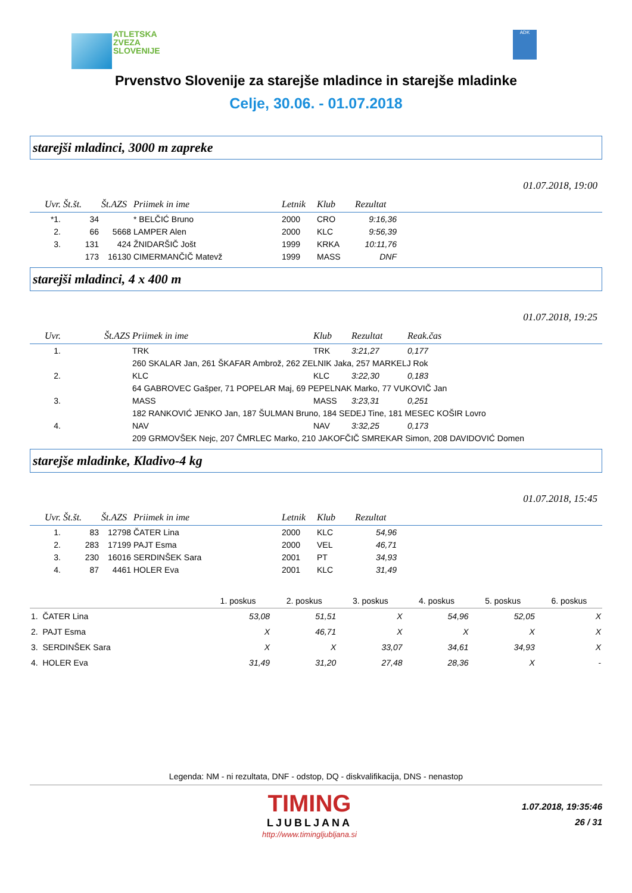ATLETSKA
ZVEZA
SLOVENIJE
ADK
Prvenstvo Slovenije za starejše mladince in starejše mladinke
Celje, 30.06. - 01.07.2018
starejši mladinci, 3000 m zapreke
01.07.2018, 19:00
| Uvr. | Št.št. | Št.AZS | Priimek in ime | Letnik | Klub | Rezultat | |
| --- | --- | --- | --- | --- | --- | --- | --- |
| *1. | 34 | | * BELČIĆ Bruno | 2000 | CRO | 9:16,36 | |
| 2. | 66 | 5668 | LAMPER Alen | 2000 | KLC | 9:56,39 | |
| 3. | 131 | 424 | ŽNIDARŠIČ Jošt | 1999 | KRKA | 10:11,76 | |
| | 173 | 16130 | CIMERMANČIČ Matevž | 1999 | MASS | DNF | |
starejši mladinci, 4 x 400 m
01.07.2018, 19:25
| Uvr. | Št.AZS | Priimek in ime | Klub | Rezultat | Reak.čas |
| --- | --- | --- | --- | --- | --- |
| 1. | | TRK | TRK | 3:21,27 | 0,177 |
| | | 260 SKALAR Jan, 261 ŠKAFAR Ambrož, 262 ZELNIK Jaka, 257 MARKELJ Rok | | | |
| 2. | | KLC | KLC | 3:22,30 | 0,183 |
| | | 64 GABROVEC Gašper, 71 POPELAR Maj, 69 PEPELNAK Marko, 77 VUKOVIČ Jan | | | |
| 3. | | MASS | MASS | 3:23,31 | 0,251 |
| | | 182 RANKOVIĆ JENKO Jan, 187 ŠULMAN Bruno, 184 SEDEJ Tine, 181 MESEC KOŠIR Lovro | | | |
| 4. | | NAV | NAV | 3:32,25 | 0,173 |
| | | 209 GRMOVŠEK Nejc, 207 ČMRLEC Marko, 210 JAKOFČIČ SMREKAR Simon, 208 DAVIDOVIĆ Domen | | | |
starejše mladinke, Kladivo-4 kg
01.07.2018, 15:45
| Uvr. | Št.št. | Št.AZS | Priimek in ime | Letnik | Klub | Rezultat | |
| --- | --- | --- | --- | --- | --- | --- | --- |
| 1. | 83 | 12798 | ČATER Lina | 2000 | KLC | 54,96 | |
| 2. | 283 | 17199 | PAJT Esma | 2000 | VEL | 46,71 | |
| 3. | 230 | 16016 | SERDINŠEK Sara | 2001 | PT | 34,93 | |
| 4. | 87 | 4461 | HOLER Eva | 2001 | KLC | 31,49 | |
| | 1. poskus | 2. poskus | 3. poskus | 4. poskus | 5. poskus | 6. poskus |
| --- | --- | --- | --- | --- | --- | --- |
| 1. ČATER Lina | 53,08 | 51,51 | X | 54,96 | 52,05 | X |
| 2. PAJT Esma | X | 46,71 | X | X | X | X |
| 3. SERDINŠEK Sara | X | X | 33,07 | 34,61 | 34,93 | X |
| 4. HOLER Eva | 31,49 | 31,20 | 27,48 | 28,36 | X | - |
Legenda: NM - ni rezultata, DNF - odstop, DQ - diskvalifikacija, DNS - nenastop
TIMING
LJUBLJANA
http://www.timingljubljana.si
1.07.2018, 19:35:46
26 / 31